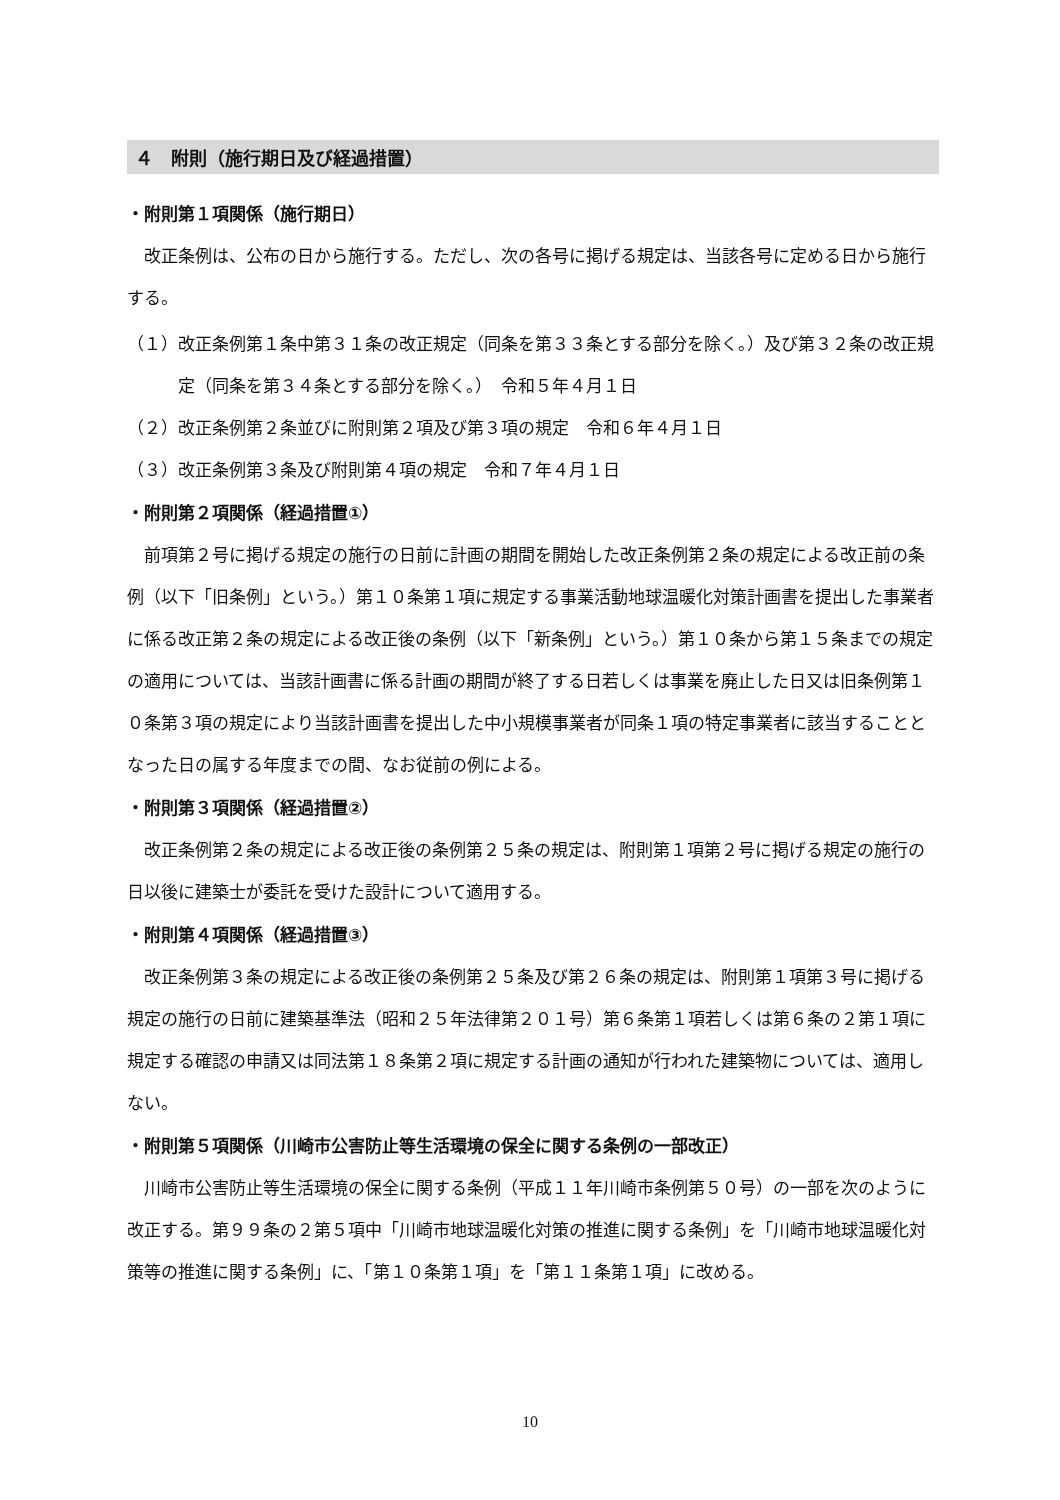４　附則（施行期日及び経過措置）
・附則第１項関係（施行期日）
改正条例は、公布の日から施行する。ただし、次の各号に掲げる規定は、当該各号に定める日から施行する。
（１）改正条例第１条中第３１条の改正規定（同条を第３３条とする部分を除く。）及び第３２条の改正規定（同条を第３４条とする部分を除く。）　令和５年４月１日
（２）改正条例第２条並びに附則第２項及び第３項の規定　令和６年４月１日
（３）改正条例第３条及び附則第４項の規定　令和７年４月１日
・附則第２項関係（経過措置①）
前項第２号に掲げる規定の施行の日前に計画の期間を開始した改正条例第２条の規定による改正前の条例（以下「旧条例」という。）第１０条第１項に規定する事業活動地球温暖化対策計画書を提出した事業者に係る改正第２条の規定による改正後の条例（以下「新条例」という。）第１０条から第１５条までの規定の適用については、当該計画書に係る計画の期間が終了する日若しくは事業を廃止した日又は旧条例第１０条第３項の規定により当該計画書を提出した中小規模事業者が同条１項の特定事業者に該当することとなった日の属する年度までの間、なお従前の例による。
・附則第３項関係（経過措置②）
改正条例第２条の規定による改正後の条例第２５条の規定は、附則第１項第２号に掲げる規定の施行の日以後に建築士が委託を受けた設計について適用する。
・附則第４項関係（経過措置③）
改正条例第３条の規定による改正後の条例第２５条及び第２６条の規定は、附則第１項第３号に掲げる規定の施行の日前に建築基準法（昭和２５年法律第２０１号）第６条第１項若しくは第６条の２第１項に規定する確認の申請又は同法第１８条第２項に規定する計画の通知が行われた建築物については、適用しない。
・附則第５項関係（川崎市公害防止等生活環境の保全に関する条例の一部改正）
川崎市公害防止等生活環境の保全に関する条例（平成１１年川崎市条例第５０号）の一部を次のように改正する。第９９条の２第５項中「川崎市地球温暖化対策の推進に関する条例」を「川崎市地球温暖化対策等の推進に関する条例」に、「第１０条第１項」を「第１１条第１項」に改める。
10